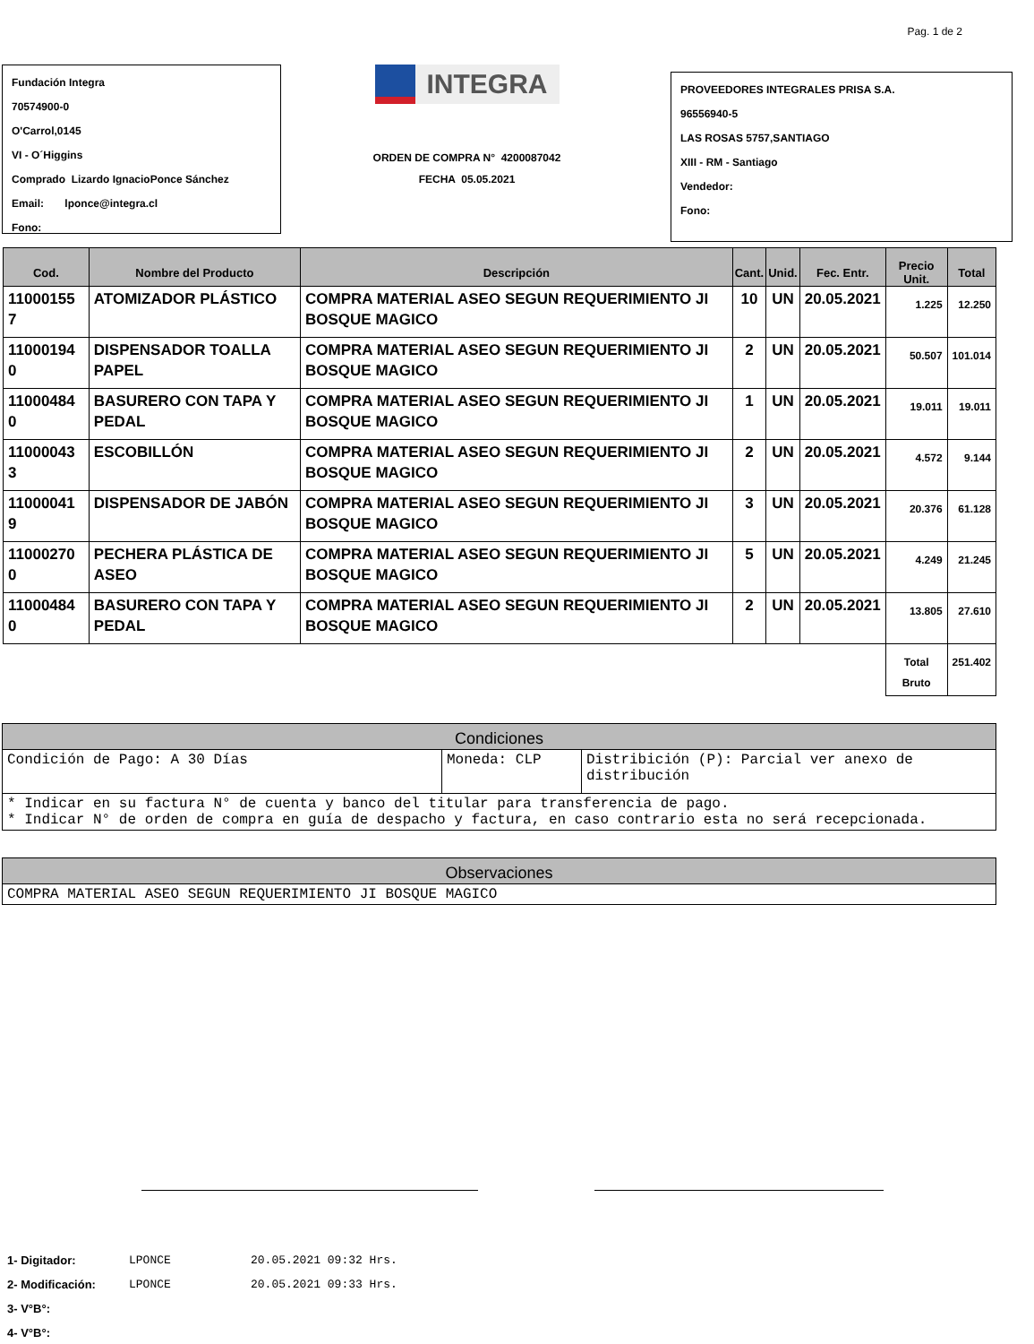Pag. 1 de 2
Fundación Integra
70574900-0
O'Carrol,0145
VI - O´Higgins
Comprado Lizardo IgnacioPonce Sánchez
Email: lponce@integra.cl
Fono:
INTEGRA
ORDEN DE COMPRA N° 4200087042
FECHA 05.05.2021
PROVEEDORES INTEGRALES PRISA S.A.
96556940-5
LAS ROSAS 5757,SANTIAGO
XIII - RM - Santiago
Vendedor:
Fono:
| Cod. | Nombre del Producto | Descripción | Cant. | Unid. | Fec. Entr. | Precio Unit. | Total |
| --- | --- | --- | --- | --- | --- | --- | --- |
| 11000155 7 | ATOMIZADOR PLÁSTICO | COMPRA MATERIAL ASEO SEGUN REQUERIMIENTO JI BOSQUE MAGICO | 10 | UN | 20.05.2021 | 1.225 | 12.250 |
| 11000194 0 | DISPENSADOR TOALLA PAPEL | COMPRA MATERIAL ASEO SEGUN REQUERIMIENTO JI BOSQUE MAGICO | 2 | UN | 20.05.2021 | 50.507 | 101.014 |
| 11000484 0 | BASURERO CON TAPA Y PEDAL | COMPRA MATERIAL ASEO SEGUN REQUERIMIENTO JI BOSQUE MAGICO | 1 | UN | 20.05.2021 | 19.011 | 19.011 |
| 11000043 3 | ESCOBILLÓN | COMPRA MATERIAL ASEO SEGUN REQUERIMIENTO JI BOSQUE MAGICO | 2 | UN | 20.05.2021 | 4.572 | 9.144 |
| 11000041 9 | DISPENSADOR DE JABÓN | COMPRA MATERIAL ASEO SEGUN REQUERIMIENTO JI BOSQUE MAGICO | 3 | UN | 20.05.2021 | 20.376 | 61.128 |
| 11000270 0 | PECHERA PLÁSTICA DE ASEO | COMPRA MATERIAL ASEO SEGUN REQUERIMIENTO JI BOSQUE MAGICO | 5 | UN | 20.05.2021 | 4.249 | 21.245 |
| 11000484 0 | BASURERO CON TAPA Y PEDAL | COMPRA MATERIAL ASEO SEGUN REQUERIMIENTO JI BOSQUE MAGICO | 2 | UN | 20.05.2021 | 13.805 | 27.610 |
| | | | | | | Total Bruto | 251.402 |
| Condiciones | | |
| --- | --- | --- |
| Condición de Pago: A 30 Días | Moneda: CLP | Distribición (P): Parcial ver anexo de distribución |
| * Indicar en su factura N° de cuenta y banco del titular para transferencia de pago. * Indicar N° de orden de compra en guía de despacho y factura, en caso contrario esta no será recepcionada. | | |
| Observaciones |
| --- |
| COMPRA MATERIAL ASEO SEGUN REQUERIMIENTO JI BOSQUE MAGICO |
| 1- Digitador: | LPONCE | 20.05.2021 09:32 Hrs. |
| 2- Modificación: | LPONCE | 20.05.2021 09:33 Hrs. |
| 3- V°B°: | | |
| 4- V°B°: | | |